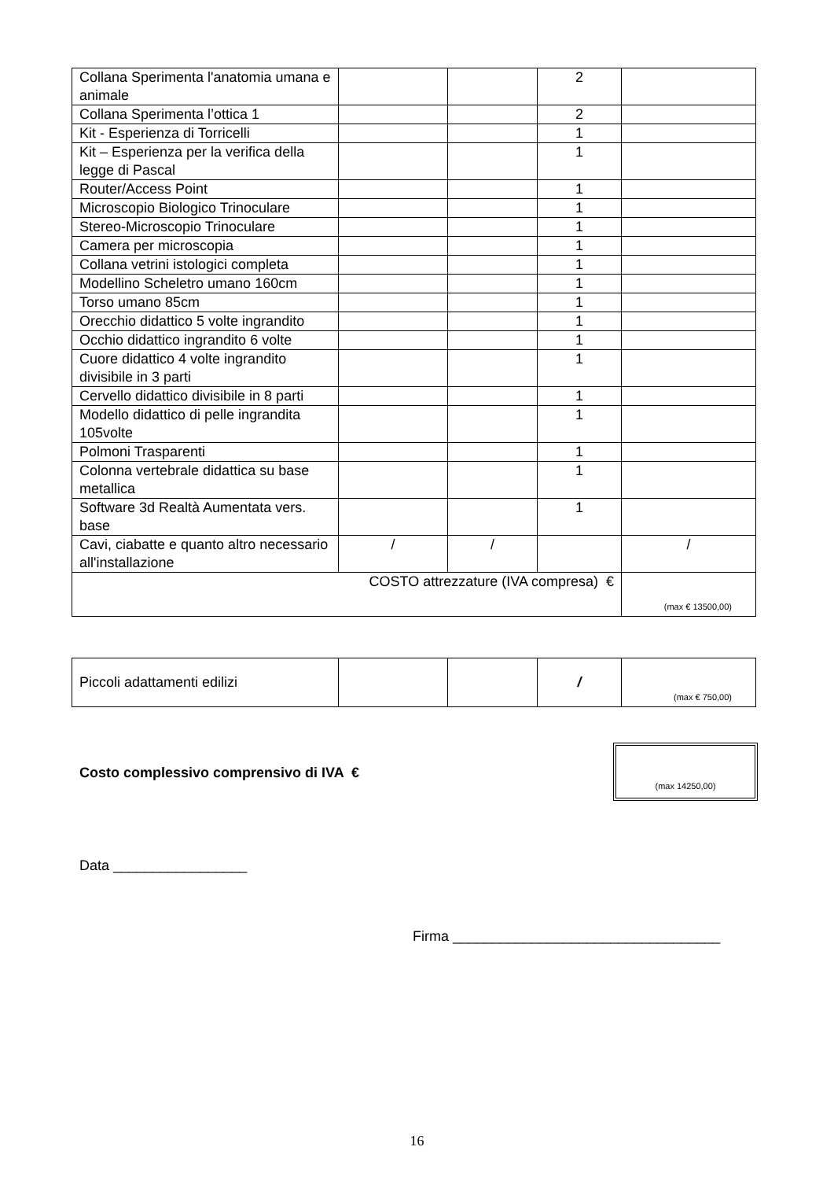| Collana Sperimenta l'anatomia umana e animale | | | 2 | |
| Collana Sperimenta l’ottica 1 | | | 2 | |
| Kit - Esperienza di Torricelli | | | 1 | |
| Kit – Esperienza per la verifica della legge di Pascal | | | 1 | |
| Router/Access Point | | | 1 | |
| Microscopio Biologico Trinoculare | | | 1 | |
| Stereo-Microscopio Trinoculare | | | 1 | |
| Camera per microscopia | | | 1 | |
| Collana vetrini istologici completa | | | 1 | |
| Modellino Scheletro umano 160cm | | | 1 | |
| Torso umano 85cm | | | 1 | |
| Orecchio didattico 5 volte ingrandito | | | 1 | |
| Occhio didattico ingrandito 6 volte | | | 1 | |
| Cuore didattico 4 volte ingrandito divisibile in 3 parti | | | 1 | |
| Cervello didattico divisibile in 8 parti | | | 1 | |
| Modello didattico di pelle ingrandita 105volte | | | 1 | |
| Polmoni Trasparenti | | | 1 | |
| Colonna vertebrale didattica su base metallica | | | 1 | |
| Software 3d Realtà Aumentata vers. base | | | 1 | |
| Cavi, ciabatte e quanto altro necessario all'installazione | / | / | | / |
| COSTO attrezzature (IVA compresa) € | | | | (max € 13500,00) |
| Piccoli adattamenti edilizi | | | / | (max € 750,00) |
Costo complessivo comprensivo di IVA €
(max 14250,00)
Data _________________
Firma __________________________________
16